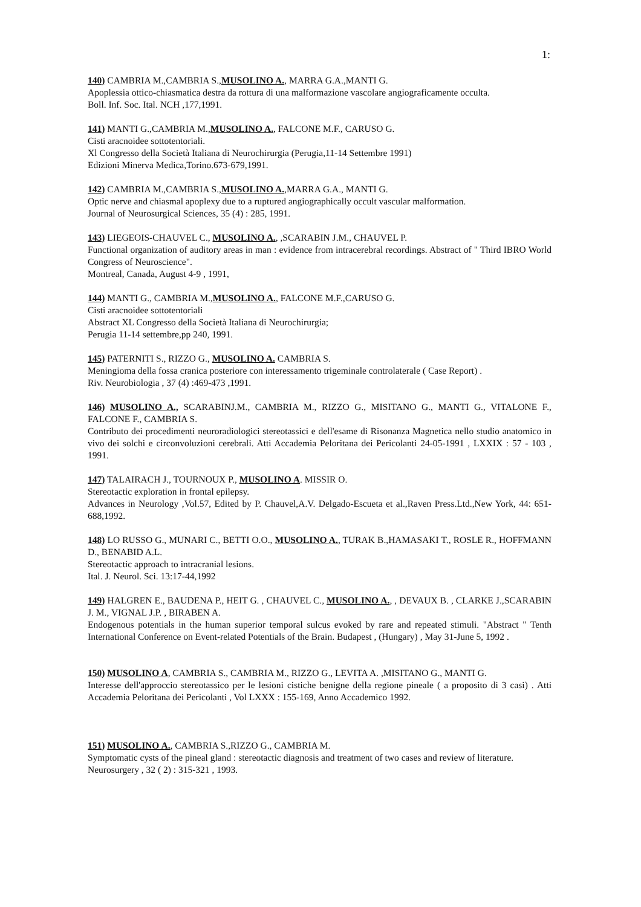1:
140) CAMBRIA M.,CAMBRIA S.,MUSOLINO A., MARRA G.A.,MANTI G.
Apoplessia ottico-chiasmatica destra da rottura di una malformazione vascolare angiograficamente occulta.
Boll. Inf. Soc. Ital. NCH ,177,1991.
141) MANTI G.,CAMBRIA M.,MUSOLINO A., FALCONE M.F., CARUSO G.
Cisti aracnoidee sottotentoriali.
Xl Congresso della Società Italiana di Neurochirurgia (Perugia,11-14 Settembre 1991)
Edizioni Minerva Medica,Torino.673-679,1991.
142) CAMBRIA M.,CAMBRIA S.,MUSOLINO A.,MARRA G.A., MANTI G.
Optic nerve and chiasmal apoplexy due to a ruptured angiographically occult vascular malformation.
Journal of Neurosurgical Sciences, 35 (4) : 285, 1991.
143) LIEGEOIS-CHAUVEL C., MUSOLINO A., ,SCARABIN J.M., CHAUVEL P.
Functional organization of auditory areas in man : evidence from intracerebral recordings. Abstract of " Third IBRO World Congress of Neuroscience".
Montreal, Canada, August 4-9 , 1991,
144) MANTI G., CAMBRIA M.,MUSOLINO A., FALCONE M.F.,CARUSO G.
Cisti aracnoidee sottotentoriali
Abstract XL Congresso della Società Italiana di Neurochirurgia;
Perugia 11-14 settembre,pp 240, 1991.
145) PATERNITI S., RIZZO G., MUSOLINO A. CAMBRIA S.
Meningioma della fossa cranica posteriore con interessamento trigeminale controlaterale ( Case Report) .
Riv. Neurobiologia , 37 (4) :469-473 ,1991.
146) MUSOLINO A., SCARABINJ.M., CAMBRIA M., RIZZO G., MISITANO G., MANTI G., VITALONE F., FALCONE F., CAMBRIA S.
Contributo dei procedimenti neuroradiologici stereotassici e dell'esame di Risonanza Magnetica nello studio anatomico in vivo dei solchi e circonvoluzioni cerebrali. Atti Accademia Peloritana dei Pericolanti 24-05-1991 , LXXIX : 57 - 103 , 1991.
147) TALAIRACH J., TOURNOUX P., MUSOLINO A. MISSIR O.
Stereotactic exploration in frontal epilepsy.
Advances in Neurology ,Vol.57, Edited by P. Chauvel,A.V. Delgado-Escueta et al.,Raven Press.Ltd.,New York, 44: 651-688,1992.
148) LO RUSSO G., MUNARI C., BETTI O.O., MUSOLINO A., TURAK B.,HAMASAKI T., ROSLE R., HOFFMANN D., BENABID A.L.
Stereotactic approach to intracranial lesions.
Ital. J. Neurol. Sci. 13:17-44,1992
149) HALGREN E., BAUDENA P., HEIT G. , CHAUVEL C., MUSOLINO A., , DEVAUX B. , CLARKE J.,SCARABIN J. M., VIGNAL J.P. , BIRABEN A.
Endogenous potentials in the human superior temporal sulcus evoked by rare and repeated stimuli. "Abstract " Tenth International Conference on Event-related Potentials of the Brain. Budapest , (Hungary) , May 31-June 5, 1992 .
150) MUSOLINO A, CAMBRIA S., CAMBRIA M., RIZZO G., LEVITA A. ,MISITANO G., MANTI G.
Interesse dell'approccio stereotassico per le lesioni cistiche benigne della regione pineale ( a proposito di 3 casi) . Atti Accademia Peloritana dei Pericolanti , Vol LXXX : 155-169, Anno Accademico 1992.
151) MUSOLINO A., CAMBRIA S.,RIZZO G., CAMBRIA M.
Symptomatic cysts of the pineal gland : stereotactic diagnosis and treatment of two cases and review of literature.
Neurosurgery , 32 ( 2) : 315-321 , 1993.